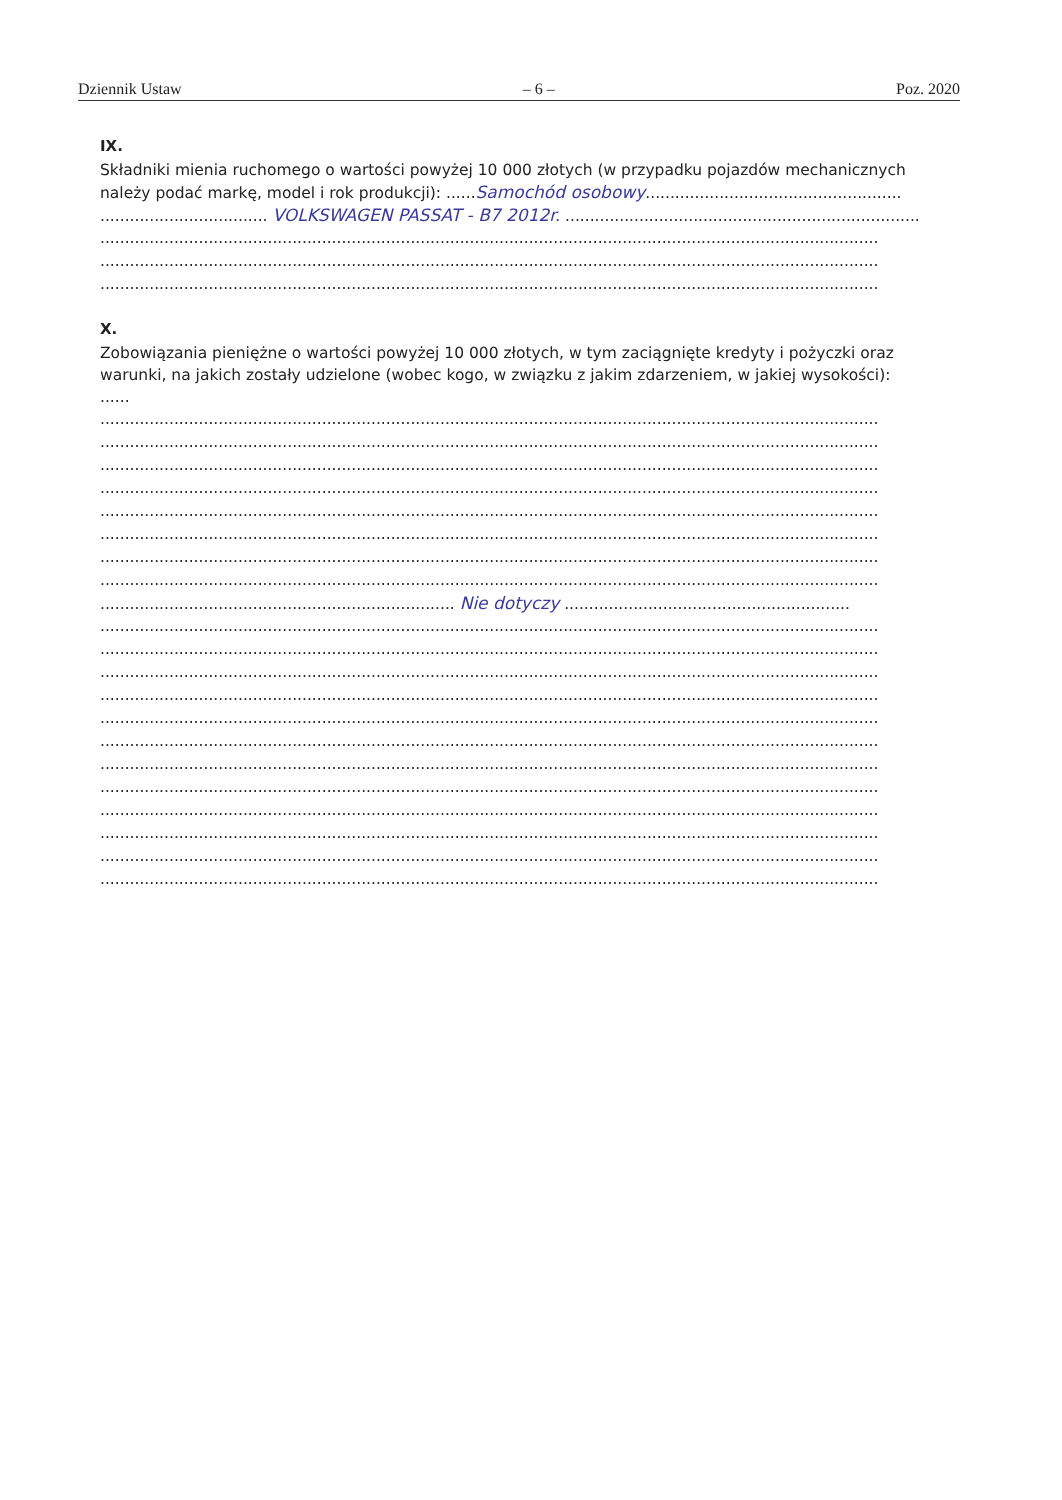Dziennik Ustaw – 6 – Poz. 2020
IX.
Składniki mienia ruchomego o wartości powyżej 10 000 złotych (w przypadku pojazdów mechanicznych należy podać markę, model i rok produkcji): ......Samochód osobowy....................................................
.................................. VOLKSWAGEN PASSAT - B7 2012r. ..................................................................................
..............................................................................................................................................................
..............................................................................................................................................................
..............................................................................................................................................................
X.
Zobowiązania pieniężne o wartości powyżej 10 000 złotych, w tym zaciągnięte kredyty i pożyczki oraz warunki, na jakich zostały udzielone (wobec kogo, w związku z jakim zdarzeniem, w jakiej wysokości): ......
..............................................................................................................................................................
..............................................................................................................................................................
..............................................................................................................................................................
..............................................................................................................................................................
..............................................................................................................................................................
..............................................................................................................................................................
..............................................................................................................................................................
..............................................................................................................................................................
........................................................................ Nie dotyczy ..........................................................
..............................................................................................................................................................
..............................................................................................................................................................
..............................................................................................................................................................
..............................................................................................................................................................
..............................................................................................................................................................
..............................................................................................................................................................
..............................................................................................................................................................
..............................................................................................................................................................
..............................................................................................................................................................
..............................................................................................................................................................
..............................................................................................................................................................
..............................................................................................................................................................